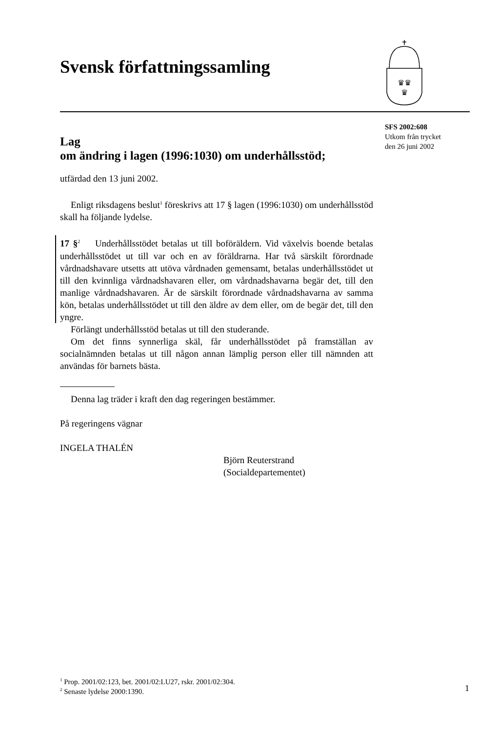Svensk författningssamling
♛♛
♛
SFS 2002:608
Utkom från trycket
den 26 juni 2002
Lag
om ändring i lagen (1996:1030) om underhållsstöd;
utfärdad den 13 juni 2002.
Enligt riksdagens beslut<sup>1</sup> föreskrivs att 17 § lagen (1996:1030) om underhållsstöd skall ha följande lydelse.
17 §<sup>2</sup> Underhållsstödet betalas ut till boföräldern. Vid växelvis boende betalas underhållsstödet ut till var och en av föräldrarna. Har två särskilt förordnade vårdnadshavare utsetts att utöva vårdnaden gemensamt, betalas underhållsstödet ut till den kvinnliga vårdnadshavaren eller, om vårdnadshavarna begär det, till den manlige vårdnadshavaren. Är de särskilt förordnade vårdnadshavarna av samma kön, betalas underhållsstödet ut till den äldre av dem eller, om de begär det, till den yngre.
Förlängt underhållsstöd betalas ut till den studerande.
Om det finns synnerliga skäl, får underhållsstödet på framställan av socialnämnden betalas ut till någon annan lämplig person eller till nämnden att användas för barnets bästa.
Denna lag träder i kraft den dag regeringen bestämmer.
På regeringens vägnar
INGELA THALÉN
Björn Reuterstrand
(Socialdepartementet)
<sup>1</sup> Prop. 2001/02:123, bet. 2001/02:LU27, rskr. 2001/02:304.
<sup>2</sup> Senaste lydelse 2000:1390.
1